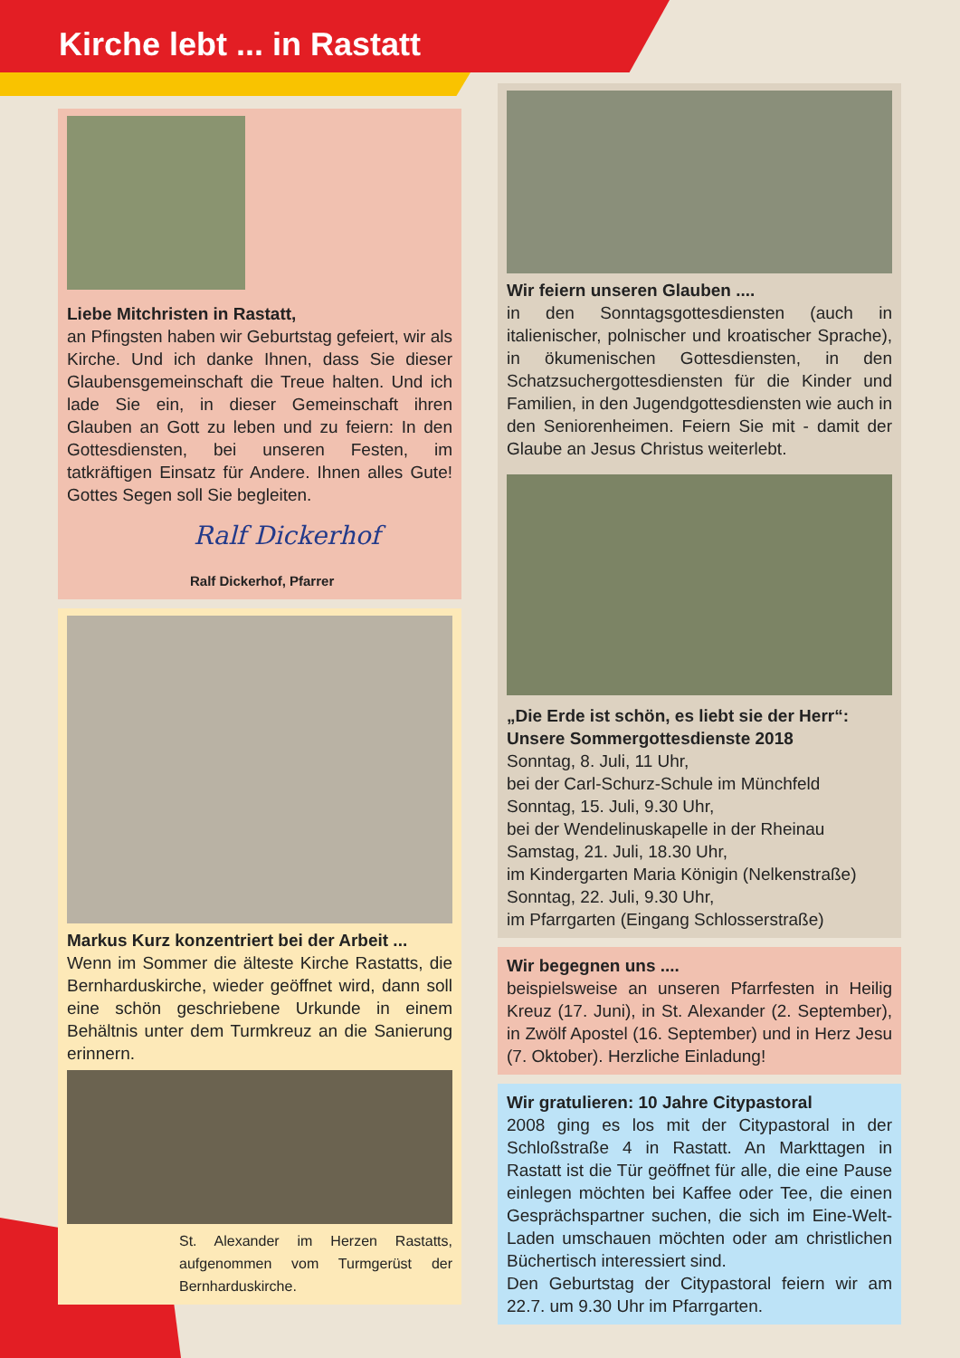Kirche lebt ... in Rastatt
Liebe Mitchristen in Rastatt,
an Pfingsten haben wir Geburtstag gefeiert, wir als Kirche. Und ich danke Ihnen, dass Sie dieser Glaubensgemeinschaft die Treue halten. Und ich lade Sie ein, in dieser Gemeinschaft ihren Glauben an Gott zu leben und zu feiern: In den Gottesdiensten, bei unseren Festen, im tatkräftigen Einsatz für Andere. Ihnen alles Gute! Gottes Segen soll Sie begleiten.
Ralf Dickerhof
Ralf Dickerhof, Pfarrer
Markus Kurz konzentriert bei der Arbeit ...
Wenn im Sommer die älteste Kirche Rastatts, die Bernharduskirche, wieder geöffnet wird, dann soll eine schön geschriebene Urkunde in einem Behältnis unter dem Turmkreuz an die Sanierung erinnern.
St. Alexander im Herzen Rastatts, aufgenommen vom Turmgerüst der Bernharduskirche.
Wir feiern unseren Glauben ....
in den Sonntagsgottesdiensten (auch in italienischer, polnischer und kroatischer Sprache), in ökumenischen Gottesdiensten, in den Schatzsuchergottesdiensten für die Kinder und Familien, in den Jugendgottesdiensten wie auch in den Seniorenheimen. Feiern Sie mit - damit der Glaube an Jesus Christus weiterlebt.
„Die Erde ist schön, es liebt sie der Herr“:
Unsere Sommergottesdienste 2018
Sonntag, 8. Juli, 11 Uhr,
bei der Carl-Schurz-Schule im Münchfeld
Sonntag, 15. Juli, 9.30 Uhr,
bei der Wendelinuskapelle in der Rheinau
Samstag, 21. Juli, 18.30 Uhr,
im Kindergarten Maria Königin (Nelkenstraße)
Sonntag, 22. Juli, 9.30 Uhr,
im Pfarrgarten (Eingang Schlosserstraße)
Wir begegnen uns ....
beispielsweise an unseren Pfarrfesten in Heilig Kreuz (17. Juni), in St. Alexander (2. September), in Zwölf Apostel (16. September) und in Herz Jesu (7. Oktober). Herzliche Einladung!
Wir gratulieren: 10 Jahre Citypastoral
2008 ging es los mit der Citypastoral in der Schloßstraße 4 in Rastatt. An Markttagen in Rastatt ist die Tür geöffnet für alle, die eine Pause einlegen möchten bei Kaffee oder Tee, die einen Gesprächspartner suchen, die sich im Eine-Welt-Laden umschauen möchten oder am christlichen Büchertisch interessiert sind.
Den Geburtstag der Citypastoral feiern wir am 22.7. um 9.30 Uhr im Pfarrgarten.